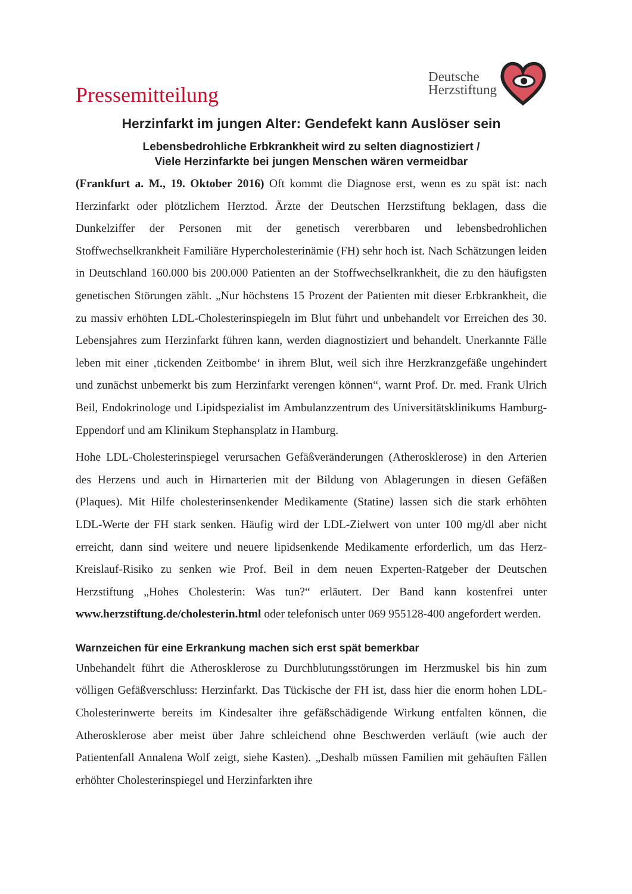Pressemitteilung
Deutsche
Herzstiftung
Herzinfarkt im jungen Alter: Gendefekt kann Auslöser sein
Lebensbedrohliche Erbkrankheit wird zu selten diagnostiziert /
Viele Herzinfarkte bei jungen Menschen wären vermeidbar
(Frankfurt a. M., 19. Oktober 2016) Oft kommt die Diagnose erst, wenn es zu spät ist: nach Herzinfarkt oder plötzlichem Herztod. Ärzte der Deutschen Herzstiftung beklagen, dass die Dunkelziffer der Personen mit der genetisch vererbbaren und lebensbedrohlichen Stoffwechselkrankheit Familiäre Hypercholesterinämie (FH) sehr hoch ist. Nach Schätzungen leiden in Deutschland 160.000 bis 200.000 Patienten an der Stoffwechselkrankheit, die zu den häufigsten genetischen Störungen zählt. „Nur höchstens 15 Prozent der Patienten mit dieser Erbkrankheit, die zu massiv erhöhten LDL-Cholesterinspiegeln im Blut führt und unbehandelt vor Erreichen des 30. Lebensjahres zum Herzinfarkt führen kann, werden diagnostiziert und behandelt. Unerkannte Fälle leben mit einer ‚tickenden Zeitbombe‘ in ihrem Blut, weil sich ihre Herzkranzgefäße ungehindert und zunächst unbemerkt bis zum Herzinfarkt verengen können“, warnt Prof. Dr. med. Frank Ulrich Beil, Endokrinologe und Lipidspezialist im Ambulanzzentrum des Universitätsklinikums Hamburg-Eppendorf und am Klinikum Stephansplatz in Hamburg.
Hohe LDL-Cholesterinspiegel verursachen Gefäßveränderungen (Atherosklerose) in den Arterien des Herzens und auch in Hirnarterien mit der Bildung von Ablagerungen in diesen Gefäßen (Plaques). Mit Hilfe cholesterinsenkender Medikamente (Statine) lassen sich die stark erhöhten LDL-Werte der FH stark senken. Häufig wird der LDL-Zielwert von unter 100 mg/dl aber nicht erreicht, dann sind weitere und neuere lipidsenkende Medikamente erforderlich, um das Herz-Kreislauf-Risiko zu senken wie Prof. Beil in dem neuen Experten-Ratgeber der Deutschen Herzstiftung „Hohes Cholesterin: Was tun?“ erläutert. Der Band kann kostenfrei unter www.herzstiftung.de/cholesterin.html oder telefonisch unter 069 955128-400 angefordert werden.
Warnzeichen für eine Erkrankung machen sich erst spät bemerkbar
Unbehandelt führt die Atherosklerose zu Durchblutungsstörungen im Herzmuskel bis hin zum völligen Gefäßverschluss: Herzinfarkt. Das Tückische der FH ist, dass hier die enorm hohen LDL-Cholesterinwerte bereits im Kindesalter ihre gefäßschädigende Wirkung entfalten können, die Atherosklerose aber meist über Jahre schleichend ohne Beschwerden verläuft (wie auch der Patientenfall Annalena Wolf zeigt, siehe Kasten). „Deshalb müssen Familien mit gehäuften Fällen erhöhter Cholesterinspiegel und Herzinfarkten ihre